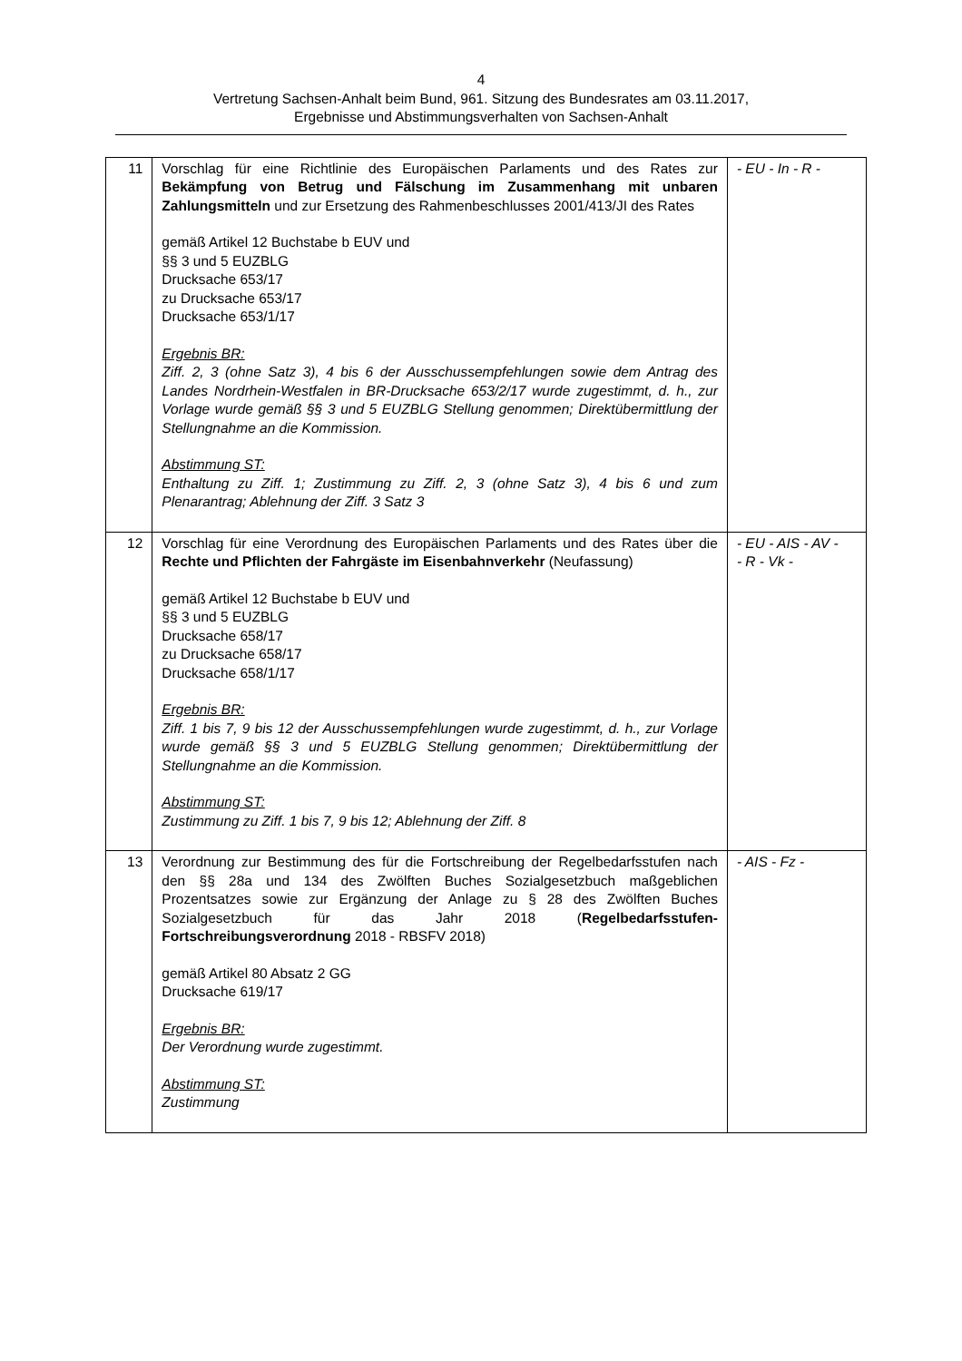4
Vertretung Sachsen-Anhalt beim Bund, 961. Sitzung des Bundesrates am 03.11.2017,
Ergebnisse und Abstimmungsverhalten von Sachsen-Anhalt
| 11 | Vorschlag für eine Richtlinie des Europäischen Parlaments und des Rates zur Bekämpfung von Betrug und Fälschung im Zusammenhang mit unbaren Zahlungsmitteln und zur Ersetzung des Rahmenbeschlusses 2001/413/JI des Rates gemäß Artikel 12 Buchstabe b EUV und §§ 3 und 5 EUZBLG Drucksache 653/17 zu Drucksache 653/17 Drucksache 653/1/17 Ergebnis BR: Ziff. 2, 3 (ohne Satz 3), 4 bis 6 der Ausschussempfehlungen sowie dem Antrag des Landes Nordrhein-Westfalen in BR-Drucksache 653/2/17 wurde zugestimmt, d. h., zur Vorlage wurde gemäß §§ 3 und 5 EUZBLG Stellung genommen; Direktübermittlung der Stellungnahme an die Kommission. Abstimmung ST: Enthaltung zu Ziff. 1; Zustimmung zu Ziff. 2, 3 (ohne Satz 3), 4 bis 6 und zum Plenarantrag; Ablehnung der Ziff. 3 Satz 3 | - EU - In - R - |
| 12 | Vorschlag für eine Verordnung des Europäischen Parlaments und des Rates über die Rechte und Pflichten der Fahrgäste im Eisenbahnverkehr (Neufassung) gemäß Artikel 12 Buchstabe b EUV und §§ 3 und 5 EUZBLG Drucksache 658/17 zu Drucksache 658/17 Drucksache 658/1/17 Ergebnis BR: Ziff. 1 bis 7, 9 bis 12 der Ausschussempfehlungen wurde zugestimmt, d. h., zur Vorlage wurde gemäß §§ 3 und 5 EUZBLG Stellung genommen; Direktübermittlung der Stellungnahme an die Kommission. Abstimmung ST: Zustimmung zu Ziff. 1 bis 7, 9 bis 12; Ablehnung der Ziff. 8 | - EU - AIS - AV - - R - Vk - |
| 13 | Verordnung zur Bestimmung des für die Fortschreibung der Regelbedarfsstufen nach den §§ 28a und 134 des Zwölften Buches Sozialgesetzbuch maßgeblichen Prozentsatzes sowie zur Ergänzung der Anlage zu § 28 des Zwölften Buches Sozialgesetzbuch für das Jahr 2018 ( Regelbedarfsstufen-Fortschreibungsverordnung 2018 - RBSFV 2018) gemäß Artikel 80 Absatz 2 GG Drucksache 619/17 Ergebnis BR: Der Verordnung wurde zugestimmt. Abstimmung ST: Zustimmung | - AIS - Fz - |